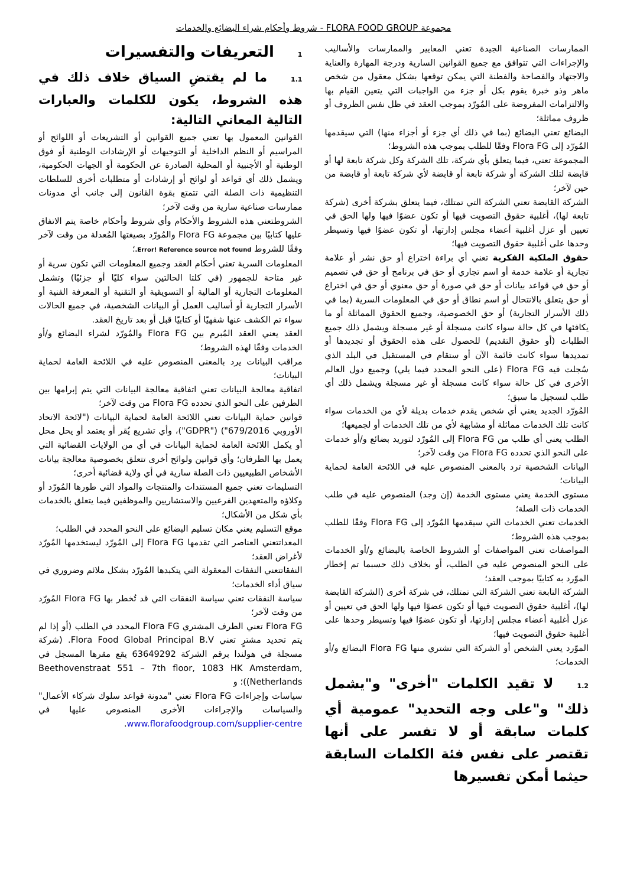مجموعة FLORA FOOD GROUP - شروط وأحكام شراء البضائع والخدمات
الممارسات الصناعية الجيدة تعني المعايير والممارسات والأساليب والإجراءات التي تتوافق مع جميع القوانين السارية ودرجة المهارة والعناية والاجتهاد والفصاحة والفطنة التي يمكن توقعها بشكل معقول من شخص ماهر وذو خبرة يقوم بكل أو جزء من الواجبات التي يتعين القيام بها والالتزامات المفروضة على المُورّد بموجب العقد في ظل نفس الظروف أو ظروف مماثلة؛
البضائع تعني البضائع (بما في ذلك أي جزء أو أجزاء منها) التي سيقدمها المُورّد إلى Flora FG وفقًا للطلب بموجب هذه الشروط؛
المجموعة تعني، فيما يتعلق بأي شركة، تلك الشركة وكل شركة تابعة لها أو قابضة لتلك الشركة أو شركة تابعة أو قابضة لأي شركة تابعة أو قابضة من حين لآخر؛
الشركة القابضة تعني الشركة التي تمتلك، فيما يتعلق بشركة أخرى (شركة تابعة لها)، أغلبية حقوق التصويت فيها أو تكون عضوًا فيها ولها الحق في تعيين أو عزل أغلبية أعضاء مجلس إدارتها، أو تكون عضوًا فيها وتسيطر وحدها على أغلبية حقوق التصويت فيها؛
حقوق الملكية الفكرية تعني أي براءة اختراع أو حق نشر أو علامة تجارية أو علامة خدمة أو اسم تجاري أو حق في برنامج أو حق في تصميم أو حق في قواعد بيانات أو حق في صورة أو حق معنوي أو حق في اختراع أو حق يتعلق بالانتحال أو اسم نطاق أو حق في المعلومات السرية (بما في ذلك الأسرار التجارية) أو حق الخصوصية، وجميع الحقوق المماثلة أو ما يكافئها في كل حالة سواء كانت مسجلة أو غير مسجلة ويشمل ذلك جميع الطلبات (أو حقوق التقديم) للحصول على هذه الحقوق أو تجديدها أو تمديدها سواء كانت قائمة الآن أو ستقام في المستقبل في البلد الذي سُجلت فيه Flora FG (على النحو المحدد فيما يلي) وجميع دول العالم الأخرى في كل حالة سواء كانت مسجلة أو غير مسجلة ويشمل ذلك أي طلب لتسجيل ما سبق؛
المُورّد الجديد يعني أي شخص يقدم خدمات بديلة لأي من الخدمات سواء كانت تلك الخدمات مماثلة أو مشابهة لأي من تلك الخدمات أو لجميعها؛
الطلب يعني أي طلب من Flora FG إلى المُورّد لتوريد بضائع و/أو خدمات على النحو الذي تحدده Flora FG من وقت لآخر؛
البيانات الشخصية ترد بالمعنى المنصوص عليه في اللائحة العامة لحماية البيانات؛
مستوى الخدمة يعني مستوى الخدمة (إن وجد) المنصوص عليه في طلب الخدمات ذات الصلة؛
الخدمات تعني الخدمات التي سيقدمها المُورّد إلى Flora FG وفقًا للطلب بموجب هذه الشروط؛
المواصفات تعني المواصفات أو الشروط الخاصة بالبضائع و/أو الخدمات على النحو المنصوص عليه في الطلب، أو بخلاف ذلك حسبما تم إخطار الموّرد به كتابيًا بموجب العقد؛
الشركة التابعة تعني الشركة التي تمتلك، في شركة أخرى (الشركة القابضة لها)، أغلبية حقوق التصويت فيها أو تكون عضوًا فيها ولها الحق في تعيين أو عزل أغلبية أعضاء مجلس إدارتها، أو تكون عضوًا فيها وتسيطر وحدها على أغلبية حقوق التصويت فيها؛
الموّرد يعني الشخص أو الشركة التي تشتري منها Flora FG البضائع و/أو الخدمات؛
1.2لا تقيد الكلمات "أخرى" و"يشمل ذلك" و"على وجه التحديد" عمومية أي كلمات سابقة أو لا تفسر على أنها تقتصر على نفس فئة الكلمات السابقة حيثما أمكن تفسيرها
1التعريفات والتفسيرات
1.1ما لم يقتضِ السياق خلاف ذلك في هذه الشروط، يكون للكلمات والعبارات التالية المعاني التالية:
القوانين المعمول بها تعني جميع القوانين أو التشريعات أو اللوائح أو المراسيم أو النظم الداخلية أو التوجيهات أو الإرشادات الوطنية أو فوق الوطنية أو الأجنبية أو المحلية الصادرة عن الحكومة أو الجهات الحكومية، ويشمل ذلك أي قواعد أو لوائح أو إرشادات أو متطلبات أخرى للسلطات التنظيمية ذات الصلة التي تتمتع بقوة القانون إلى جانب أي مدونات ممارسات صناعية سارية من وقت لآخر؛
الشروطتعني هذه الشروط والأحكام وأي شروط وأحكام خاصة يتم الاتفاق عليها كتابيًا بين مجموعة Flora FG والمُورّد بصيغتها المُعدلة من وقت لآخر وفقًا للشروط Error! Reference source not found.؛
المعلومات السرية تعني أحكام العقد وجميع المعلومات التي تكون سرية أو غير متاحة للجمهور (في كلتا الحالتين سواء كليًا أو جزئيًا) وتشمل المعلومات التجارية أو المالية أو التسويقية أو التقنية أو المعرفة الفنية أو الأسرار التجارية أو أساليب العمل أو البيانات الشخصية، في جميع الحالات سواء تم الكشف عنها شفهيًا أو كتابيًا قبل أو بعد تاريخ العقد.
العقد يعني العقد المُبرم بين Flora FG والمُورّد لشراء البضائع و/أو الخدمات وفقًا لهذه الشروط؛
مراقب البيانات يرد بالمعنى المنصوص عليه في اللائحة العامة لحماية البيانات؛
اتفاقية معالجة البيانات تعني اتفاقية معالجة البيانات التي يتم إبرامها بين الطرفين على النحو الذي تحدده Flora FG من وقت لآخر؛
قوانين حماية البيانات تعني اللائحة العامة لحماية البيانات ("لائحة الاتحاد الأوروبي 679/2016") ("GDPR")، وأي تشريع يُقر أو يعتمد أو يحل محل أو يكمل اللائحة العامة لحماية البيانات في أي من الولايات القضائية التي يعمل بها الطرفان؛ وأي قوانين ولوائح أخرى تتعلق بخصوصية معالجة بيانات الأشخاص الطبيعيين ذات الصلة سارية في أي ولاية قضائية أخرى؛
التسليمات تعني جميع المستندات والمنتجات والمواد التي طورها المُورّد أو وكلاؤه والمتعهدين الفرعيين والاستشاريين والموظفين فيما يتعلق بالخدمات بأي شكل من الأشكال؛
موقع التسليم يعني مكان تسليم البضائع على النحو المحدد في الطلب؛
المعداتتعني العناصر التي تقدمها Flora FG إلى المُورّد ليستخدمها المُورّد لأغراض العقد؛
النفقاتتعني النفقات المعقولة التي يتكبدها المُورّد بشكل ملائم وضروري في سياق أداء الخدمات؛
سياسة النفقات تعني سياسة النفقات التي قد تُخطر بها Flora FG المُورّد من وقت لآخر؛
Flora FG تعني الطرف المشتري Flora FG المحدد في الطلب (أو إذا لم يتم تحديد مشترٍ تعني Flora Food Global Principal B.V. (شركة مسجلة في هولندا برقم الشركة 63649292 يقع مقرها المسجل في Beethovenstraat 551 – 7th floor, 1083 HK Amsterdam, Netherlands))؛ و
سياسات وإجراءات Flora FG تعني "مدونة قواعد سلوك شركاء الأعمال" والسياسات والإجراءات الأخرى المنصوص عليها في www.florafoodgroup.com/supplier-centre.